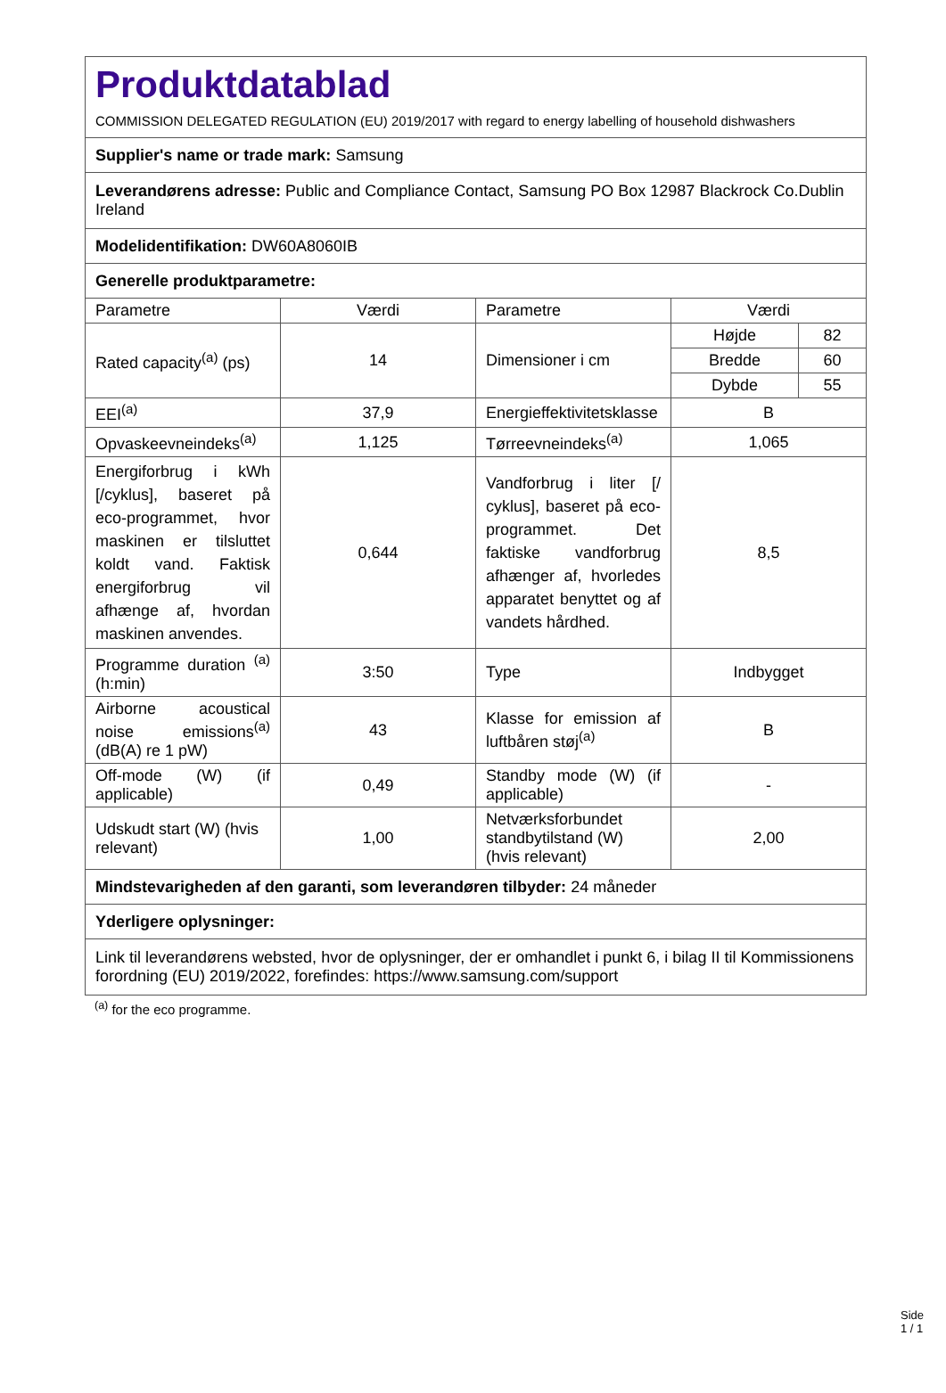| Produktdatablad COMMISSION DELEGATED REGULATION (EU) 2019/2017 with regard to energy labelling of household dishwashers | | | | |
| Supplier's name or trade mark: Samsung | | | | |
| Leverandørens adresse: Public and Compliance Contact, Samsung PO Box 12987 Blackrock Co.Dublin Ireland | | | | |
| Modelidentifikation: DW60A8060IB | | | | |
| Generelle produktparametre: | | | | |
| Parametre | Værdi | Parametre | Værdi | |
| Rated capacity<sup>(a)</sup> (ps) | 14 | Dimensioner i cm | Højde | 82 |
| | | | Bredde | 60 |
| | | | Dybde | 55 |
| EEI<sup>(a)</sup> | 37,9 | Energieffektivitetsklasse | B | |
| Opvaskeevneindeks<sup>(a)</sup> | 1,125 | Tørreevneindeks<sup>(a)</sup> | 1,065 | |
| Energiforbrug i kWh [/cyklus], baseret på eco-programmet, hvor maskinen er tilsluttet koldt vand. Faktisk energiforbrug vil afhænge af, hvordan maskinen anvendes. | 0,644 | Vandforbrug i liter [/ cyklus], baseret på eco-programmet. Det faktiske vandforbrug afhænger af, hvorledes apparatet benyttet og af vandets hårdhed. | 8,5 | |
| Programme duration <sup>(a)</sup> (h:min) | 3:50 | Type | Indbygget | |
| Airborne acoustical noise emissions<sup>(a)</sup> (dB(A) re 1 pW) | 43 | Klasse for emission af luftbåren støj<sup>(a)</sup> | B | |
| Off-mode (W) (if applicable) | 0,49 | Standby mode (W) (if applicable) | - | |
| Udskudt start (W) (hvis relevant) | 1,00 | Netværksforbundet standbytilstand (W) (hvis relevant) | 2,00 | |
| Mindstevarigheden af den garanti, som leverandøren tilbyder: 24 måneder | | | | |
| Yderligere oplysninger: | | | | |
| Link til leverandørens websted, hvor de oplysninger, der er omhandlet i punkt 6, i bilag II til Kommissionens forordning (EU) 2019/2022, forefindes: https://www.samsung.com/support | | | | |
<sup>(a)</sup> for the eco programme.
Side 1 / 1